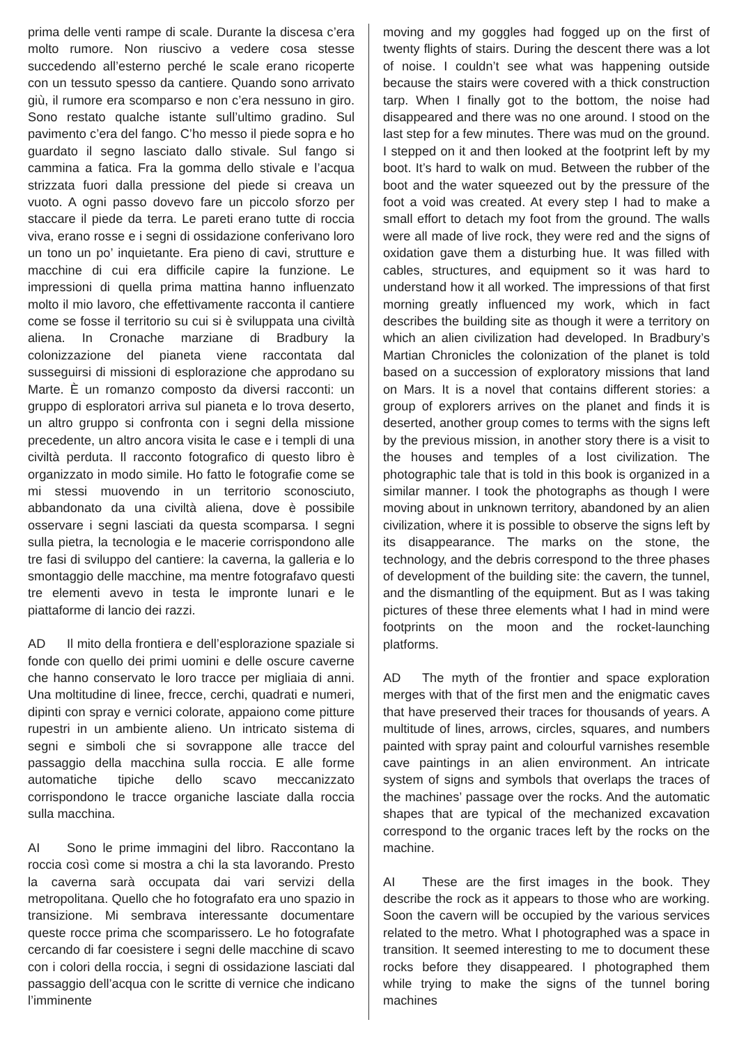prima delle venti rampe di scale. Durante la discesa c’era molto rumore. Non riuscivo a vedere cosa stesse succedendo all’esterno perché le scale erano ricoperte con un tessuto spesso da cantiere. Quando sono arrivato giù, il rumore era scomparso e non c’era nessuno in giro. Sono restato qualche istante sull’ultimo gradino. Sul pavimento c’era del fango. C’ho messo il piede sopra e ho guardato il segno lasciato dallo stivale. Sul fango si cammina a fatica. Fra la gomma dello stivale e l’acqua strizzata fuori dalla pressione del piede si creava un vuoto. A ogni passo dovevo fare un piccolo sforzo per staccare il piede da terra. Le pareti erano tutte di roccia viva, erano rosse e i segni di ossidazione conferivano loro un tono un po’ inquietante. Era pieno di cavi, strutture e macchine di cui era difficile capire la funzione. Le impressioni di quella prima mattina hanno influenzato molto il mio lavoro, che effettivamente racconta il cantiere come se fosse il territorio su cui si è sviluppata una civiltà aliena. In Cronache marziane di Bradbury la colonizzazione del pianeta viene raccontata dal susseguirsi di missioni di esplorazione che approdano su Marte. È un romanzo composto da diversi racconti: un gruppo di esploratori arriva sul pianeta e lo trova deserto, un altro gruppo si confronta con i segni della missione precedente, un altro ancora visita le case e i templi di una civiltà perduta. Il racconto fotografico di questo libro è organizzato in modo simile. Ho fatto le fotografie come se mi stessi muovendo in un territorio sconosciuto, abbandonato da una civiltà aliena, dove è possibile osservare i segni lasciati da questa scomparsa. I segni sulla pietra, la tecnologia e le macerie corrispondono alle tre fasi di sviluppo del cantiere: la caverna, la galleria e lo smontaggio delle macchine, ma mentre fotografavo questi tre elementi avevo in testa le impronte lunari e le piattaforme di lancio dei razzi.
AD Il mito della frontiera e dell’esplorazione spaziale si fonde con quello dei primi uomini e delle oscure caverne che hanno conservato le loro tracce per migliaia di anni. Una moltitudine di linee, frecce, cerchi, quadrati e numeri, dipinti con spray e vernici colorate, appaiono come pitture rupestri in un ambiente alieno. Un intricato sistema di segni e simboli che si sovrappone alle tracce del passaggio della macchina sulla roccia. E alle forme automatiche tipiche dello scavo meccanizzato corrispondono le tracce organiche lasciate dalla roccia sulla macchina.
AI Sono le prime immagini del libro. Raccontano la roccia così come si mostra a chi la sta lavorando. Presto la caverna sarà occupata dai vari servizi della metropolitana. Quello che ho fotografato era uno spazio in transizione. Mi sembrava interessante documentare queste rocce prima che scomparissero. Le ho fotografate cercando di far coesistere i segni delle macchine di scavo con i colori della roccia, i segni di ossidazione lasciati dal passaggio dell’acqua con le scritte di vernice che indicano l’imminente
moving and my goggles had fogged up on the first of twenty flights of stairs. During the descent there was a lot of noise. I couldn’t see what was happening outside because the stairs were covered with a thick construction tarp. When I finally got to the bottom, the noise had disappeared and there was no one around. I stood on the last step for a few minutes. There was mud on the ground. I stepped on it and then looked at the footprint left by my boot. It’s hard to walk on mud. Between the rubber of the boot and the water squeezed out by the pressure of the foot a void was created. At every step I had to make a small effort to detach my foot from the ground. The walls were all made of live rock, they were red and the signs of oxidation gave them a disturbing hue. It was filled with cables, structures, and equipment so it was hard to understand how it all worked. The impressions of that first morning greatly influenced my work, which in fact describes the building site as though it were a territory on which an alien civilization had developed. In Bradbury’s Martian Chronicles the colonization of the planet is told based on a succession of exploratory missions that land on Mars. It is a novel that contains different stories: a group of explorers arrives on the planet and finds it is deserted, another group comes to terms with the signs left by the previous mission, in another story there is a visit to the houses and temples of a lost civilization. The photographic tale that is told in this book is organized in a similar manner. I took the photographs as though I were moving about in unknown territory, abandoned by an alien civilization, where it is possible to observe the signs left by its disappearance. The marks on the stone, the technology, and the debris correspond to the three phases of development of the building site: the cavern, the tunnel, and the dismantling of the equipment. But as I was taking pictures of these three elements what I had in mind were footprints on the moon and the rocket-launching platforms.
AD The myth of the frontier and space exploration merges with that of the first men and the enigmatic caves that have preserved their traces for thousands of years. A multitude of lines, arrows, circles, squares, and numbers painted with spray paint and colourful varnishes resemble cave paintings in an alien environment. An intricate system of signs and symbols that overlaps the traces of the machines’ passage over the rocks. And the automatic shapes that are typical of the mechanized excavation correspond to the organic traces left by the rocks on the machine.
AI These are the first images in the book. They describe the rock as it appears to those who are working. Soon the cavern will be occupied by the various services related to the metro. What I photographed was a space in transition. It seemed interesting to me to document these rocks before they disappeared. I photographed them while trying to make the signs of the tunnel boring machines